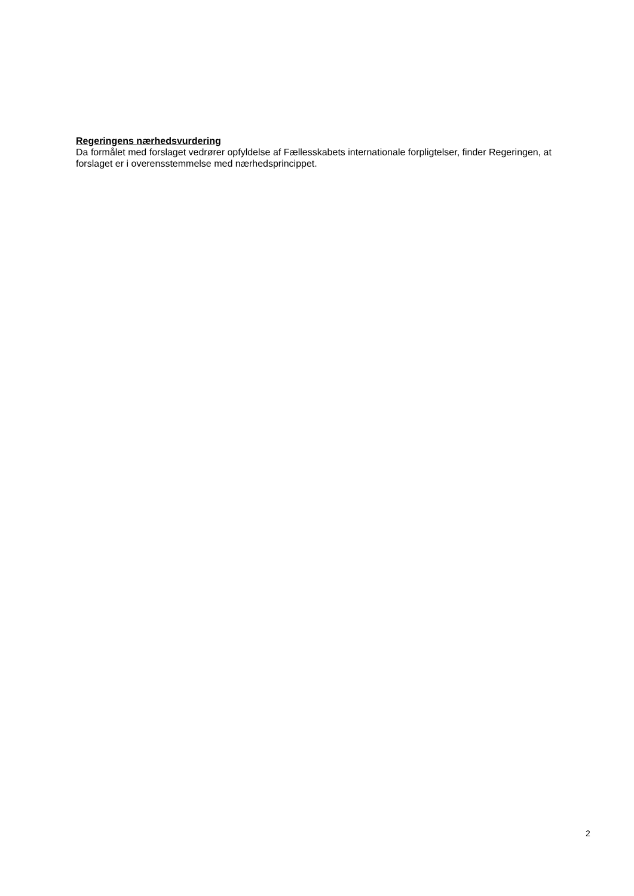Regeringens nærhedsvurdering
Da formålet med forslaget vedrører opfyldelse af Fællesskabets internationale forpligtelser, finder Regeringen, at forslaget er i overensstemmelse med nærhedsprincippet.
2